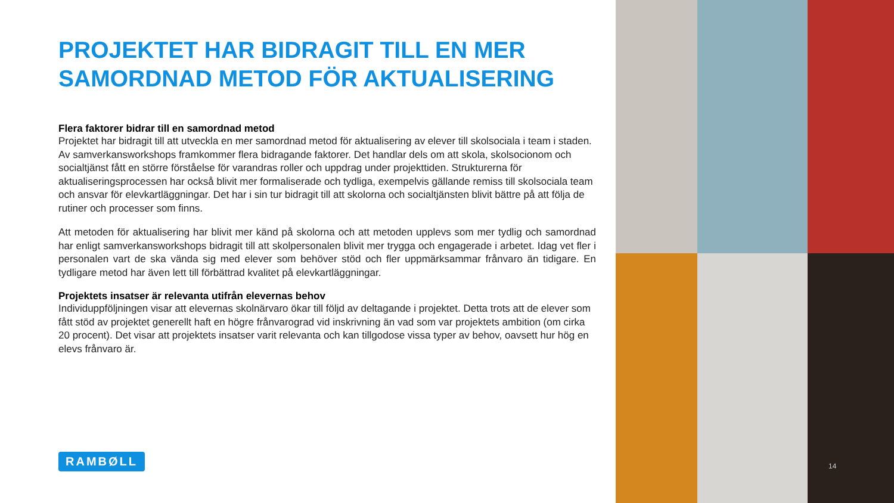PROJEKTET HAR BIDRAGIT TILL EN MER SAMORDNAD METOD FÖR AKTUALISERING
Flera faktorer bidrar till en samordnad metod
Projektet har bidragit till att utveckla en mer samordnad metod för aktualisering av elever till skolsociala i team i staden. Av samverkansworkshops framkommer flera bidragande faktorer. Det handlar dels om att skola, skolsocionom och socialtjänst fått en större förståelse för varandras roller och uppdrag under projekttiden. Strukturerna för aktualiseringsprocessen har också blivit mer formaliserade och tydliga, exempelvis gällande remiss till skolsociala team och ansvar för elevkartläggningar. Det har i sin tur bidragit till att skolorna och socialtjänsten blivit bättre på att följa de rutiner och processer som finns.
Att metoden för aktualisering har blivit mer känd på skolorna och att metoden upplevs som mer tydlig och samordnad har enligt samverkansworkshops bidragit till att skolpersonalen blivit mer trygga och engagerade i arbetet. Idag vet fler i personalen vart de ska vända sig med elever som behöver stöd och fler uppmärksammar frånvaro än tidigare. En tydligare metod har även lett till förbättrad kvalitet på elevkartläggningar.
Projektets insatser är relevanta utifrån elevernas behov
Individuppföljningen visar att elevernas skolnärvaro ökar till följd av deltagande i projektet. Detta trots att de elever som fått stöd av projektet generellt haft en högre frånvarograd vid inskrivning än vad som var projektets ambition (om cirka 20 procent). Det visar att projektets insatser varit relevanta och kan tillgodose vissa typer av behov, oavsett hur hög en elevs frånvaro är.
RAMBØLL
14